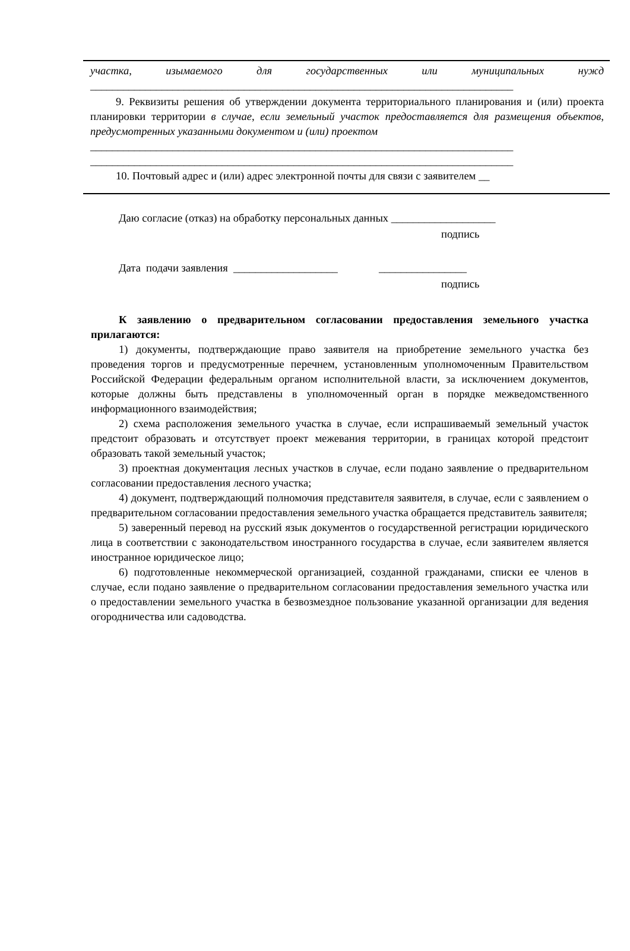участка, изымаемого для государственных или муниципальных нужд
_____________________________________________________________________________
9. Реквизиты решения об утверждении документа территориального планирования и (или) проекта планировки территории в случае, если земельный участок предоставляется для размещения объектов, предусмотренных указанными документом и (или) проектом
_____________________________________________________________________________
_____________________________________________________________________________
10. Почтовый адрес и (или) адрес электронной почты для связи с заявителем __
Даю согласие (отказ) на обработку персональных данных ___________________
подпись
Дата подачи заявления ___________________ ________________
подпись
К заявлению о предварительном согласовании предоставления земельного участка прилагаются:
1) документы, подтверждающие право заявителя на приобретение земельного участка без проведения торгов и предусмотренные перечнем, установленным уполномоченным Правительством Российской Федерации федеральным органом исполнительной власти, за исключением документов, которые должны быть представлены в уполномоченный орган в порядке межведомственного информационного взаимодействия;
2) схема расположения земельного участка в случае, если испрашиваемый земельный участок предстоит образовать и отсутствует проект межевания территории, в границах которой предстоит образовать такой земельный участок;
3) проектная документация лесных участков в случае, если подано заявление о предварительном согласовании предоставления лесного участка;
4) документ, подтверждающий полномочия представителя заявителя, в случае, если с заявлением о предварительном согласовании предоставления земельного участка обращается представитель заявителя;
5) заверенный перевод на русский язык документов о государственной регистрации юридического лица в соответствии с законодательством иностранного государства в случае, если заявителем является иностранное юридическое лицо;
6) подготовленные некоммерческой организацией, созданной гражданами, списки ее членов в случае, если подано заявление о предварительном согласовании предоставления земельного участка или о предоставлении земельного участка в безвозмездное пользование указанной организации для ведения огородничества или садоводства.